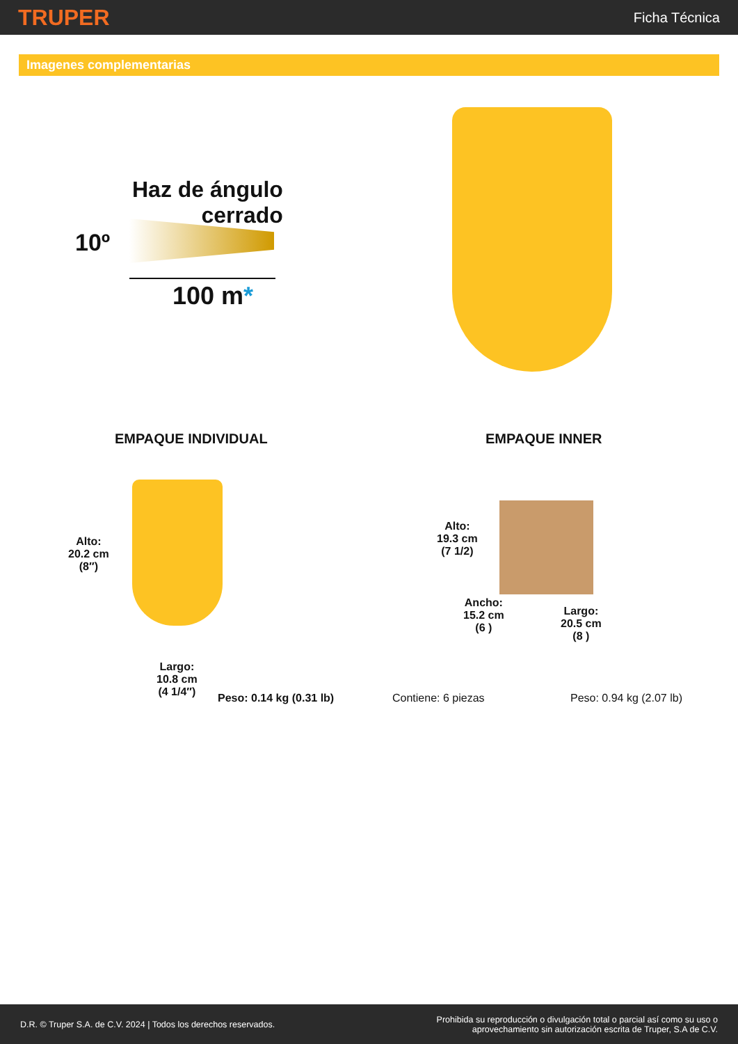TRUPER
Ficha Técnica
Imagenes complementarias
Haz de ángulo
cerrado
10º
100 m*
EMPAQUE INDIVIDUAL EMPAQUE INNER
Alto:
20.2 cm
(8″)
Largo:
10.8 cm
(4 1/4″)
Peso: 0.14 kg (0.31 lb)
Alto:
19.3 cm
(7 1/2)
Ancho:
15.2 cm
(6 )
Largo:
20.5 cm
(8 )
Contiene: 6 piezas Peso: 0.94 kg (2.07 lb)
D.R. © Truper S.A. de C.V. 2024 | Todos los derechos reservados.
Prohibida su reproducción o divulgación total o parcial así como su uso o
aprovechamiento sin autorización escrita de Truper, S.A de C.V.